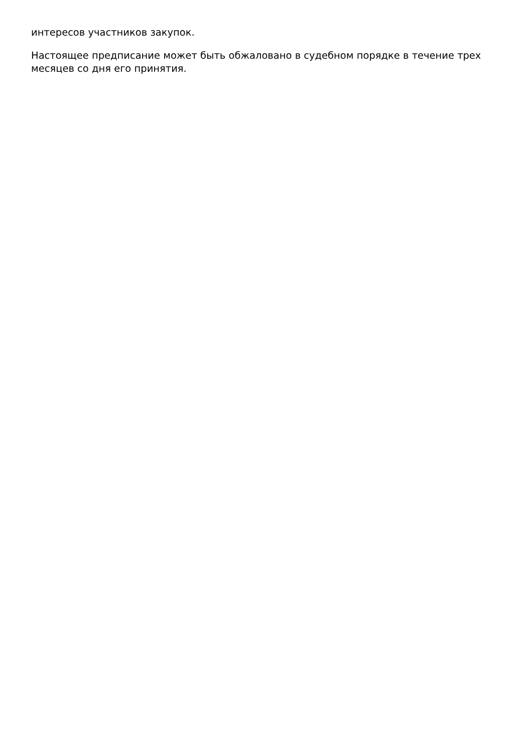интересов участников закупок.
Настоящее предписание может быть обжаловано в судебном порядке в течение трех месяцев со дня его принятия.